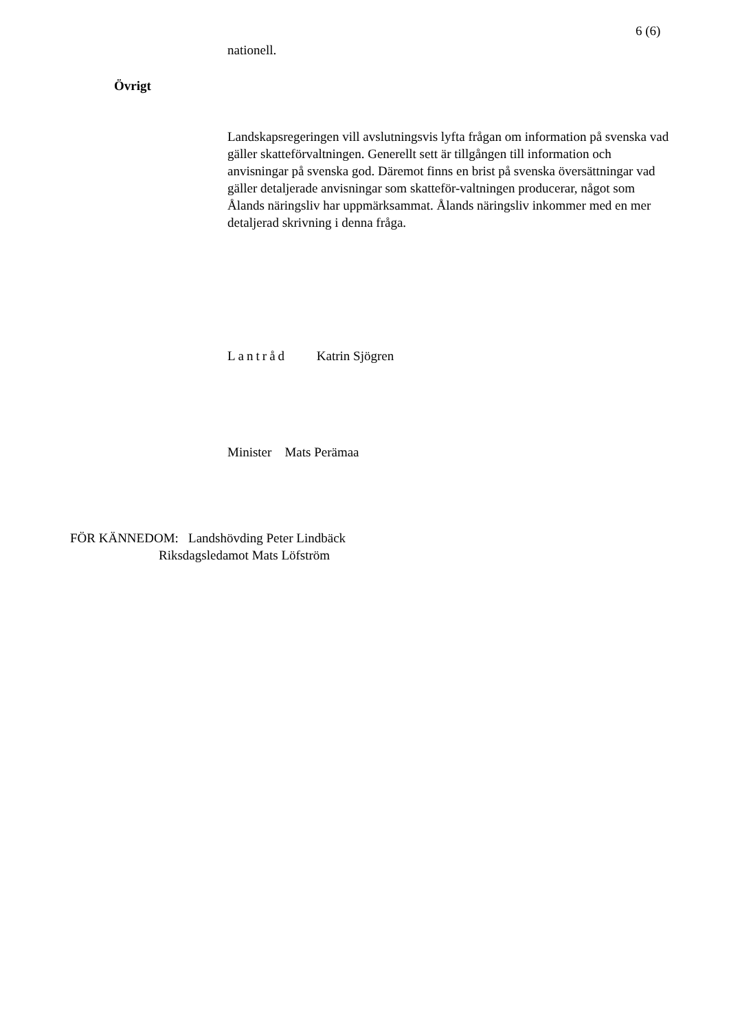6 (6)
nationell.
Övrigt
Landskapsregeringen vill avslutningsvis lyfta frågan om information på svenska vad gäller skatteförvaltningen. Generellt sett är tillgången till information och anvisningar på svenska god. Däremot finns en brist på svenska översättningar vad gäller detaljerade anvisningar som skatteför-valtningen producerar, något som Ålands näringsliv har uppmärksammat. Ålands näringsliv inkommer med en mer detaljerad skrivning i denna fråga.
Lantråd Katrin Sjögren
Minister Mats Perämaa
FÖR KÄNNEDOM: Landshövding Peter Lindbäck
Riksdagsledamot Mats Löfström